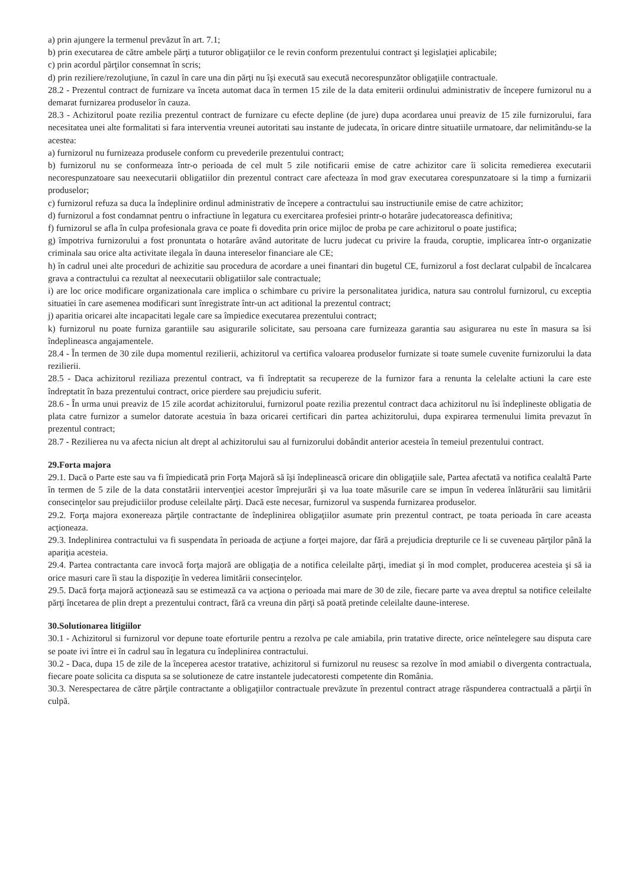a) prin ajungere la termenul prevăzut în art. 7.1;
b) prin executarea de către ambele părţi a tuturor obligaţiilor ce le revin conform prezentului contract şi legislaţiei aplicabile;
c) prin acordul părţilor consemnat în scris;
d) prin reziliere/rezoluţiune, în cazul în care una din părţi nu îşi execută sau execută necorespunzător obligaţiile contractuale.
28.2 - Prezentul contract de furnizare va înceta automat daca în termen 15 zile de la data emiterii ordinului administrativ de începere furnizorul nu a demarat furnizarea produselor în cauza.
28.3 - Achizitorul poate rezilia prezentul contract de furnizare cu efecte depline (de jure) dupa acordarea unui preaviz de 15 zile furnizorului, fara necesitatea unei alte formalitati si fara interventia vreunei autoritati sau instante de judecata, în oricare dintre situatiile urmatoare, dar nelimitându-se la acestea:
a) furnizorul nu furnizeaza produsele conform cu prevederile prezentului contract;
b) furnizorul nu se conformeaza într-o perioada de cel mult 5 zile notificarii emise de catre achizitor care îi solicita remedierea executarii necorespunzatoare sau neexecutarii obligatiilor din prezentul contract care afecteaza în mod grav executarea corespunzatoare si la timp a furnizarii produselor;
c) furnizorul refuza sa duca la îndeplinire ordinul administrativ de începere a contractului sau instructiunile emise de catre achizitor;
d) furnizorul a fost condamnat pentru o infractiune în legatura cu exercitarea profesiei printr-o hotarâre judecatoreasca definitiva;
f) furnizorul se afla în culpa profesionala grava ce poate fi dovedita prin orice mijloc de proba pe care achizitorul o poate justifica;
g) împotriva furnizorului a fost pronuntata o hotarâre având autoritate de lucru judecat cu privire la frauda, coruptie, implicarea într-o organizatie criminala sau orice alta activitate ilegala în dauna intereselor financiare ale CE;
h) în cadrul unei alte proceduri de achizitie sau procedura de acordare a unei finantari din bugetul CE, furnizorul a fost declarat culpabil de încalcarea grava a contractului ca rezultat al neexecutarii obligatiilor sale contractuale;
i) are loc orice modificare organizationala care implica o schimbare cu privire la personalitatea juridica, natura sau controlul furnizorul, cu exceptia situatiei în care asemenea modificari sunt înregistrate într-un act aditional la prezentul contract;
j) aparitia oricarei alte incapacitati legale care sa împiedice executarea prezentului contract;
k) furnizorul nu poate furniza garantiile sau asigurarile solicitate, sau persoana care furnizeaza garantia sau asigurarea nu este în masura sa îsi îndeplineasca angajamentele.
28.4 - În termen de 30 zile dupa momentul rezilierii, achizitorul va certifica valoarea produselor furnizate si toate sumele cuvenite furnizorului la data rezilierii.
28.5 - Daca achizitorul reziliaza prezentul contract, va fi îndreptatit sa recupereze de la furnizor fara a renunta la celelalte actiuni la care este îndreptatit în baza prezentului contract, orice pierdere sau prejudiciu suferit.
28.6 - În urma unui preaviz de 15 zile acordat achizitorului, furnizorul poate rezilia prezentul contract daca achizitorul nu îsi îndeplineste obligatia de plata catre furnizor a sumelor datorate acestuia în baza oricarei certificari din partea achizitorului, dupa expirarea termenului limita prevazut în prezentul contract;
28.7 - Rezilierea nu va afecta niciun alt drept al achizitorului sau al furnizorului dobândit anterior acesteia în temeiul prezentului contract.
29.Forta majora
29.1. Dacă o Parte este sau va fi împiedicată prin Forţa Majoră să îşi îndeplinească oricare din obligaţiile sale, Partea afectată va notifica cealaltă Parte în termen de 5 zile de la data constatării intervenţiei acestor împrejurări şi va lua toate măsurile care se impun în vederea înlăturării sau limitării consecinţelor sau prejudiciilor produse celeilalte părţi. Dacă este necesar, furnizorul va suspenda furnizarea produselor.
29.2. Forţa majora exonereaza părţile contractante de îndeplinirea obligaţiilor asumate prin prezentul contract, pe toata perioada în care aceasta acţioneaza.
29.3. Indeplinirea contractului va fi suspendata în perioada de acţiune a forţei majore, dar fără a prejudicia drepturile ce li se cuveneau părţilor până la apariţia acesteia.
29.4. Partea contractanta care invocă forţa majoră are obligaţia de a notifica celeilalte părţi, imediat şi în mod complet, producerea acesteia şi să ia orice masuri care îi stau la dispoziţie în vederea limitării consecinţelor.
29.5. Dacă forţa majoră acţionează sau se estimează ca va acţiona o perioada mai mare de 30 de zile, fiecare parte va avea dreptul sa notifice celeilalte părţi încetarea de plin drept a prezentului contract, fără ca vreuna din părţi să poată pretinde celeilalte daune-interese.
30.Solutionarea litigiilor
30.1 - Achizitorul si furnizorul vor depune toate eforturile pentru a rezolva pe cale amiabila, prin tratative directe, orice neîntelegere sau disputa care se poate ivi între ei în cadrul sau în legatura cu îndeplinirea contractului.
30.2 - Daca, dupa 15 de zile de la începerea acestor tratative, achizitorul si furnizorul nu reusesc sa rezolve în mod amiabil o divergenta contractuala, fiecare poate solicita ca disputa sa se solutioneze de catre instantele judecatoresti competente din România.
30.3. Nerespectarea de către părţile contractante a obligaţiilor contractuale prevăzute în prezentul contract atrage răspunderea contractuală a părţii în culpă.